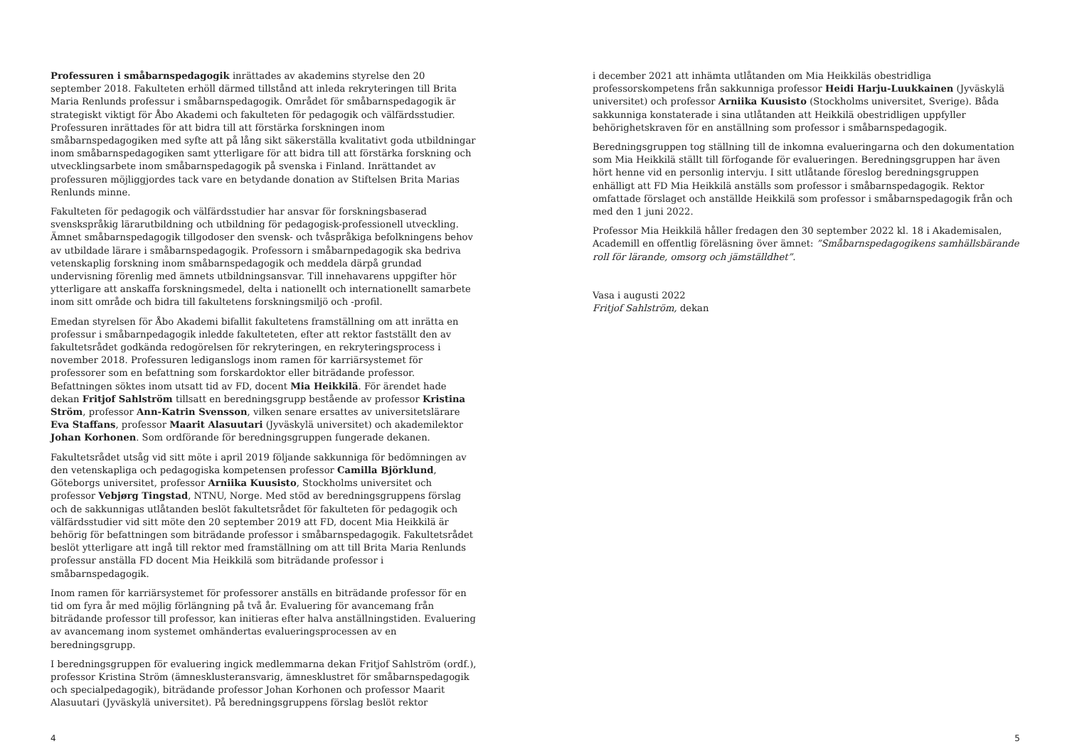Professuren i småbarnspedagogik inrättades av akademins styrelse den 20 september 2018. Fakulteten erhöll därmed tillstånd att inleda rekryteringen till Brita Maria Renlunds professur i småbarnspedagogik. Området för småbarnspedagogik är strategiskt viktigt för Åbo Akademi och fakulteten för pedagogik och välfärdsstudier. Professuren inrättades för att bidra till att förstärka forskningen inom småbarnspedagogiken med syfte att på lång sikt säkerställa kvalitativt goda utbildningar inom småbarnspedagogiken samt ytterligare för att bidra till att förstärka forskning och utvecklingsarbete inom småbarnspedagogik på svenska i Finland. Inrättandet av professuren möjliggjordes tack vare en betydande donation av Stiftelsen Brita Marias Renlunds minne.
Fakulteten för pedagogik och välfärdsstudier har ansvar för forskningsbaserad svenskspråkig lärarutbildning och utbildning för pedagogisk-professionell utveckling. Ämnet småbarnspedagogik tillgodoser den svensk- och tvåspråkiga befolkningens behov av utbildade lärare i småbarnspedagogik. Professorn i småbarnpedagogik ska bedriva vetenskaplig forskning inom småbarnspedagogik och meddela därpå grundad undervisning förenlig med ämnets utbildningsansvar. Till innehavarens uppgifter hör ytterligare att anskaffa forskningsmedel, delta i nationellt och internationellt samarbete inom sitt område och bidra till fakultetens forskningsmiljö och -profil.
Emedan styrelsen för Åbo Akademi bifallit fakultetens framställning om att inrätta en professur i småbarnpedagogik inledde fakulteteten, efter att rektor fastställt den av fakultetsrådet godkända redogörelsen för rekryteringen, en rekryteringsprocess i november 2018. Professuren lediganslogs inom ramen för karriärsystemet för professorer som en befattning som forskardoktor eller biträdande professor. Befattningen söktes inom utsatt tid av FD, docent Mia Heikkilä. För ärendet hade dekan Fritjof Sahlström tillsatt en beredningsgrupp bestående av professor Kristina Ström, professor Ann-Katrin Svensson, vilken senare ersattes av universitetslärare Eva Staffans, professor Maarit Alasuutari (Jyväskylä universitet) och akademilektor Johan Korhonen. Som ordförande för beredningsgruppen fungerade dekanen.
Fakultetsrådet utsåg vid sitt möte i april 2019 följande sakkunniga för bedömningen av den vetenskapliga och pedagogiska kompetensen professor Camilla Björklund, Göteborgs universitet, professor Arniika Kuusisto, Stockholms universitet och professor Vebjørg Tingstad, NTNU, Norge. Med stöd av beredningsgruppens förslag och de sakkunnigas utlåtanden beslöt fakultetsrådet för fakulteten för pedagogik och välfärdsstudier vid sitt möte den 20 september 2019 att FD, docent Mia Heikkilä är behörig för befattningen som biträdande professor i småbarnspedagogik. Fakultetsrådet beslöt ytterligare att ingå till rektor med framställning om att till Brita Maria Renlunds professur anställa FD docent Mia Heikkilä som biträdande professor i småbarnspedagogik.
Inom ramen för karriärsystemet för professorer anställs en biträdande professor för en tid om fyra år med möjlig förlängning på två år. Evaluering för avancemang från biträdande professor till professor, kan initieras efter halva anställningstiden. Evaluering av avancemang inom systemet omhändertas evalueringsprocessen av en beredningsgrupp.
I beredningsgruppen för evaluering ingick medlemmarna dekan Fritjof Sahlström (ordf.), professor Kristina Ström (ämnesklusteransvarig, ämnesklustret för småbarnspedagogik och specialpedagogik), biträdande professor Johan Korhonen och professor Maarit Alasuutari (Jyväskylä universitet). På beredningsgruppens förslag beslöt rektor
4
i december 2021 att inhämta utlåtanden om Mia Heikkiläs obestridliga professorskompetens från sakkunniga professor Heidi Harju-Luukkainen (Jyväskylä universitet) och professor Arniika Kuusisto (Stockholms universitet, Sverige). Båda sakkunniga konstaterade i sina utlåtanden att Heikkilä obestridligen uppfyller behörighetskraven för en anställning som professor i småbarnspedagogik.
Beredningsgruppen tog ställning till de inkomna evalueringarna och den dokumentation som Mia Heikkilä ställt till förfogande för evalueringen. Beredningsgruppen har även hört henne vid en personlig intervju. I sitt utlåtande föreslog beredningsgruppen enhälligt att FD Mia Heikkilä anställs som professor i småbarnspedagogik. Rektor omfattade förslaget och anställde Heikkilä som professor i småbarnspedagogik från och med den 1 juni 2022.
Professor Mia Heikkilä håller fredagen den 30 september 2022 kl. 18 i Akademisalen, Academill en offentlig föreläsning över ämnet: ”Småbarnspedagogikens samhällsbärande roll för lärande, omsorg och jämställdhet”.
Vasa i augusti 2022
Fritjof Sahlström, dekan
5